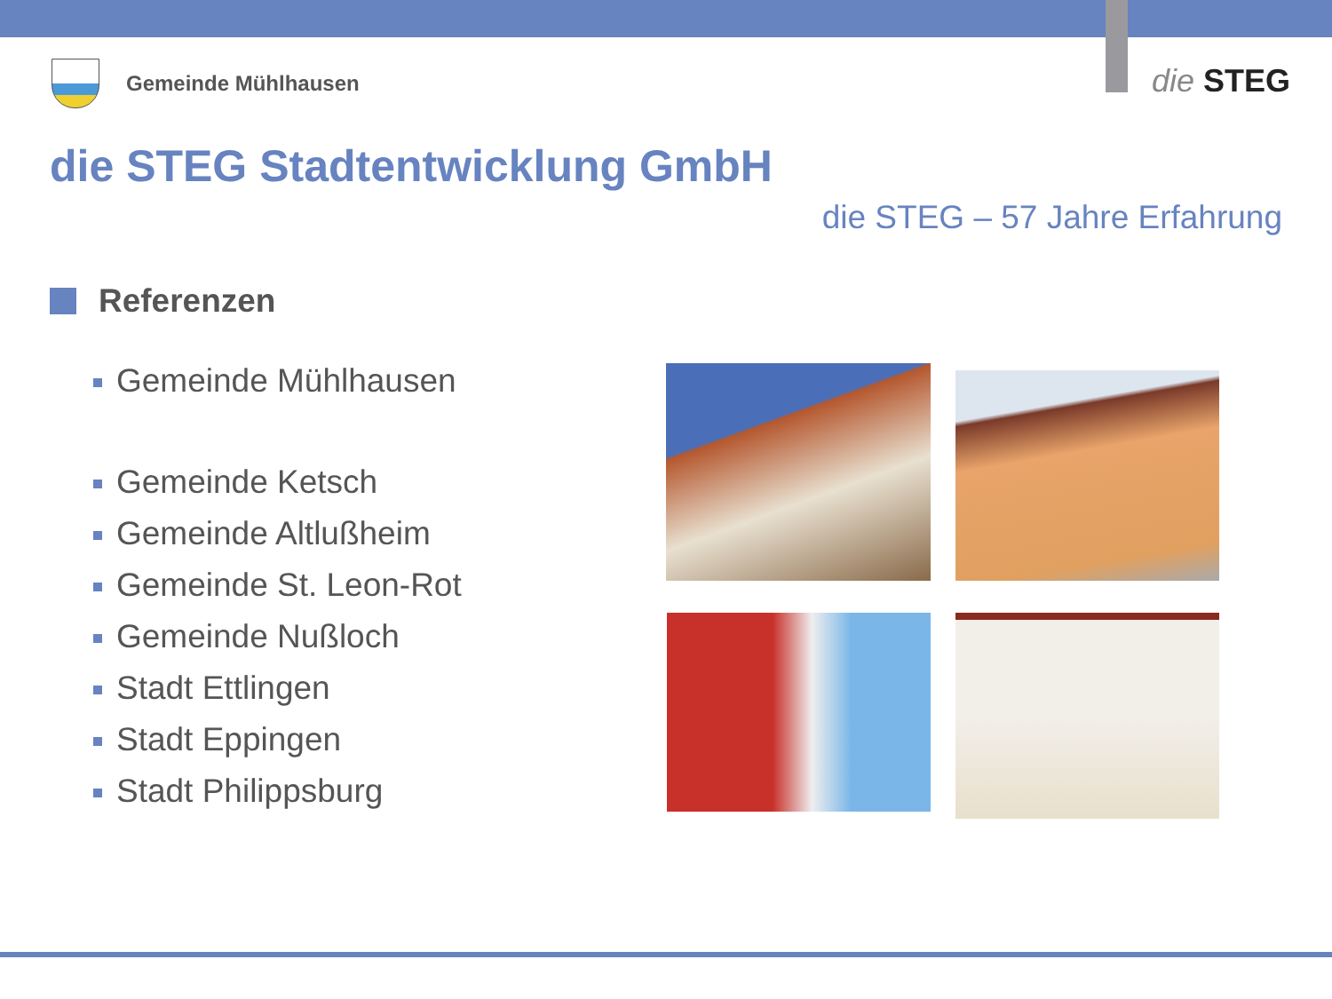Gemeinde Mühlhausen die STEG
die STEG Stadtentwicklung GmbH
die STEG – 57 Jahre Erfahrung
Referenzen
Gemeinde Mühlhausen
Gemeinde Ketsch
Gemeinde Altlußheim
Gemeinde St. Leon-Rot
Gemeinde Nußloch
Stadt Ettlingen
Stadt Eppingen
Stadt Philippsburg